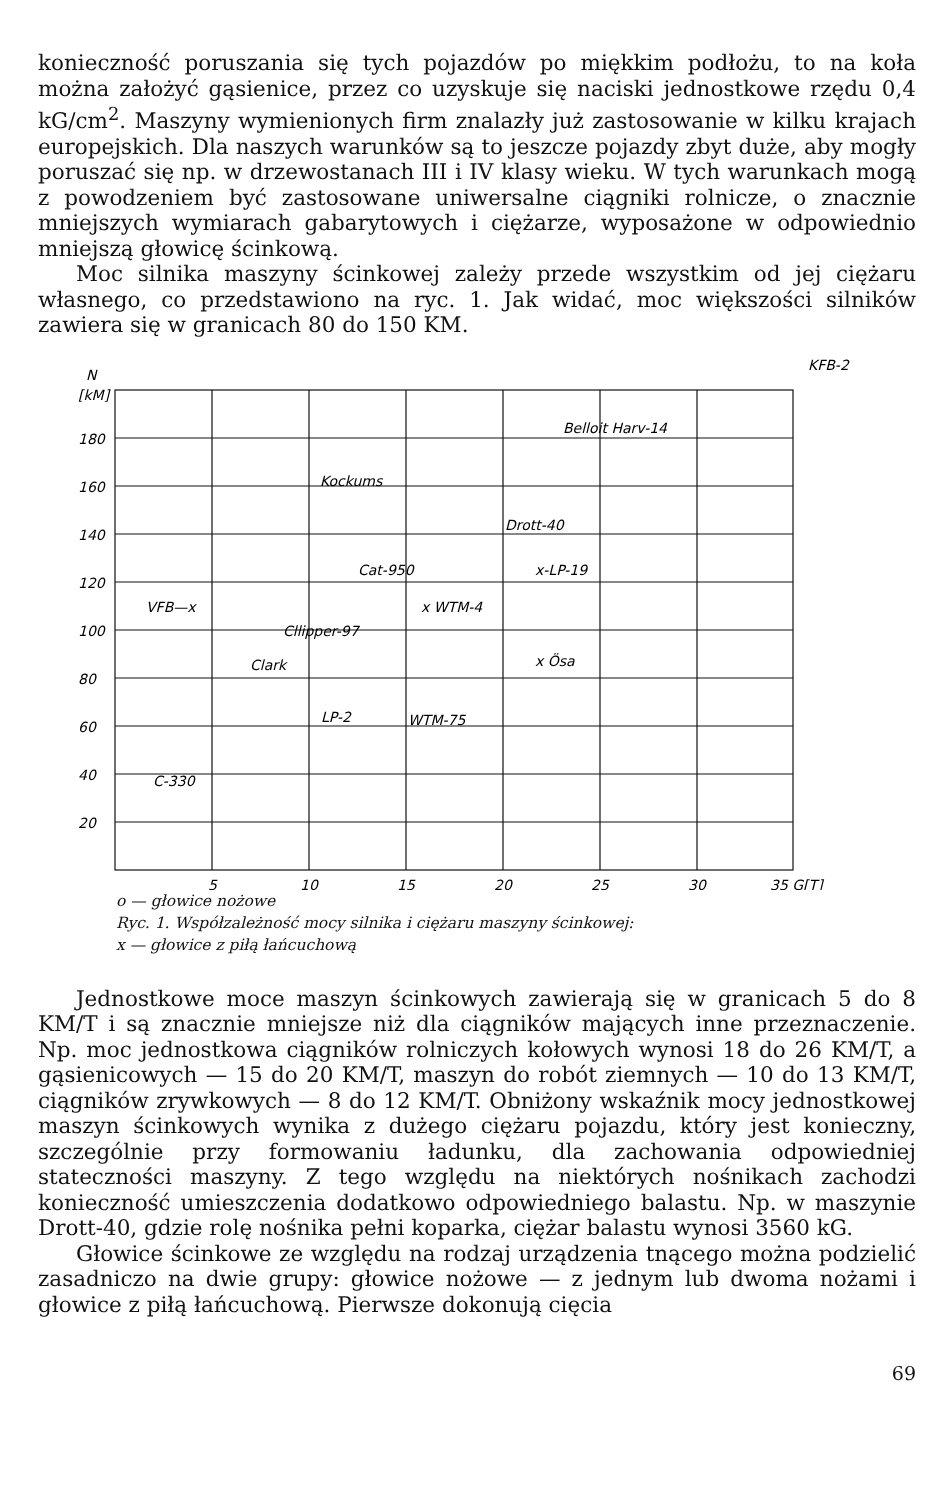konieczność poruszania się tych pojazdów po miękkim podłożu, to na koła można założyć gąsienice, przez co uzyskuje się naciski jednostkowe rzędu 0,4 kG/cm<sup>2</sup>. Maszyny wymienionych firm znalazły już zastosowanie w kilku krajach europejskich. Dla naszych warunków są to jeszcze pojazdy zbyt duże, aby mogły poruszać się np. w drzewostanach III i IV klasy wieku. W tych warunkach mogą z powodzeniem być zastosowane uniwersalne ciągniki rolnicze, o znacznie mniejszych wymiarach gabarytowych i ciężarze, wyposażone w odpowiednio mniejszą głowicę ścinkową.
Moc silnika maszyny ścinkowej zależy przede wszystkim od jej ciężaru własnego, co przedstawiono na ryc. 1. Jak widać, moc większości silników zawiera się w granicach 80 do 150 KM.
N
[kM]
180
160
140
120
100
80
60
40
20
5
10
15
20
25
30
35 G[T]
KFB-2
Belloit Harv-14
Kockums
Drott-40
Cat-950
x-LP-19
VFB—x
x WTM-4
Cllipper-97
x Ösa
Clark
LP-2
WTM-75
C-330
o — głowice nożowe
Ryc. 1. Współzależność mocy silnika i ciężaru maszyny ścinkowej:
x — głowice z piłą łańcuchową
Jednostkowe moce maszyn ścinkowych zawierają się w granicach 5 do 8 KM/T i są znacznie mniejsze niż dla ciągników mających inne przeznaczenie. Np. moc jednostkowa ciągników rolniczych kołowych wynosi 18 do 26 KM/T, a gąsienicowych — 15 do 20 KM/T, maszyn do robót ziemnych — 10 do 13 KM/T, ciągników zrywkowych — 8 do 12 KM/T. Obniżony wskaźnik mocy jednostkowej maszyn ścinkowych wynika z dużego ciężaru pojazdu, który jest konieczny, szczególnie przy formowaniu ładunku, dla zachowania odpowiedniej stateczności maszyny. Z tego względu na niektórych nośnikach zachodzi konieczność umieszczenia dodatkowo odpowiedniego balastu. Np. w maszynie Drott-40, gdzie rolę nośnika pełni koparka, ciężar balastu wynosi 3560 kG.
Głowice ścinkowe ze względu na rodzaj urządzenia tnącego można podzielić zasadniczo na dwie grupy: głowice nożowe — z jednym lub dwoma nożami i głowice z piłą łańcuchową. Pierwsze dokonują cięcia
69